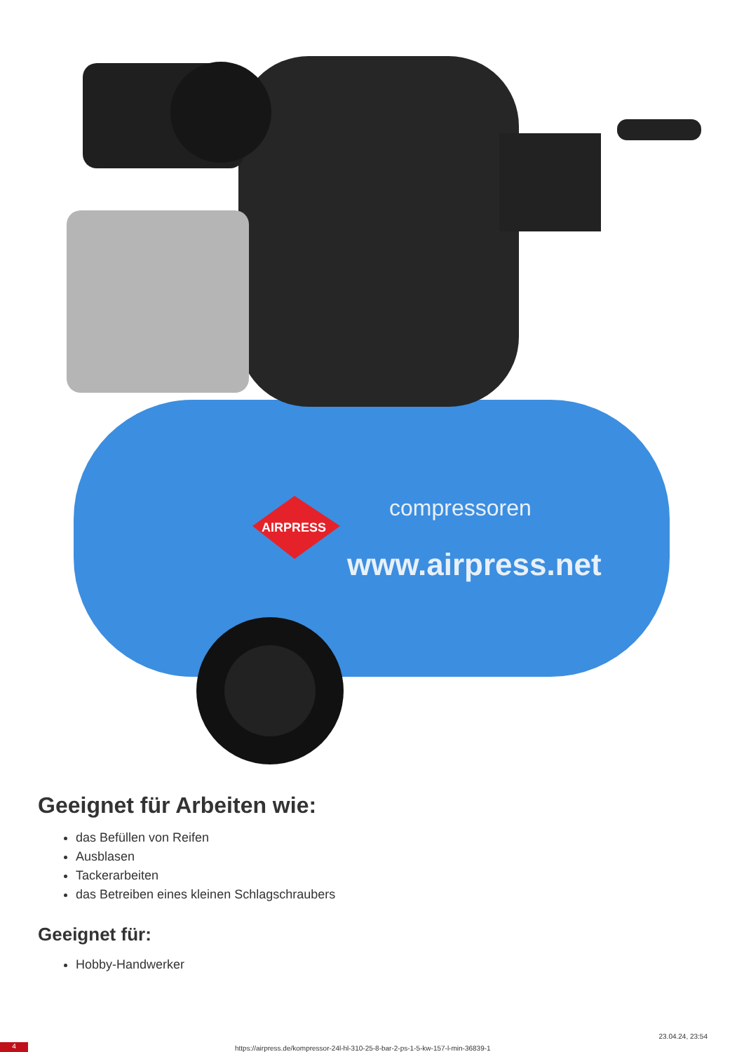AIRPRESS
compressoren
www.airpress.net
Geeignet für Arbeiten wie:
das Befüllen von Reifen
Ausblasen
Tackerarbeiten
das Betreiben eines kleinen Schlagschraubers
Geeignet für:
Hobby-Handwerker
4
https://airpress.de/kompressor-24l-hl-310-25-8-bar-2-ps-1-5-kw-157-l-min-36839-1
23.04.24, 23:54